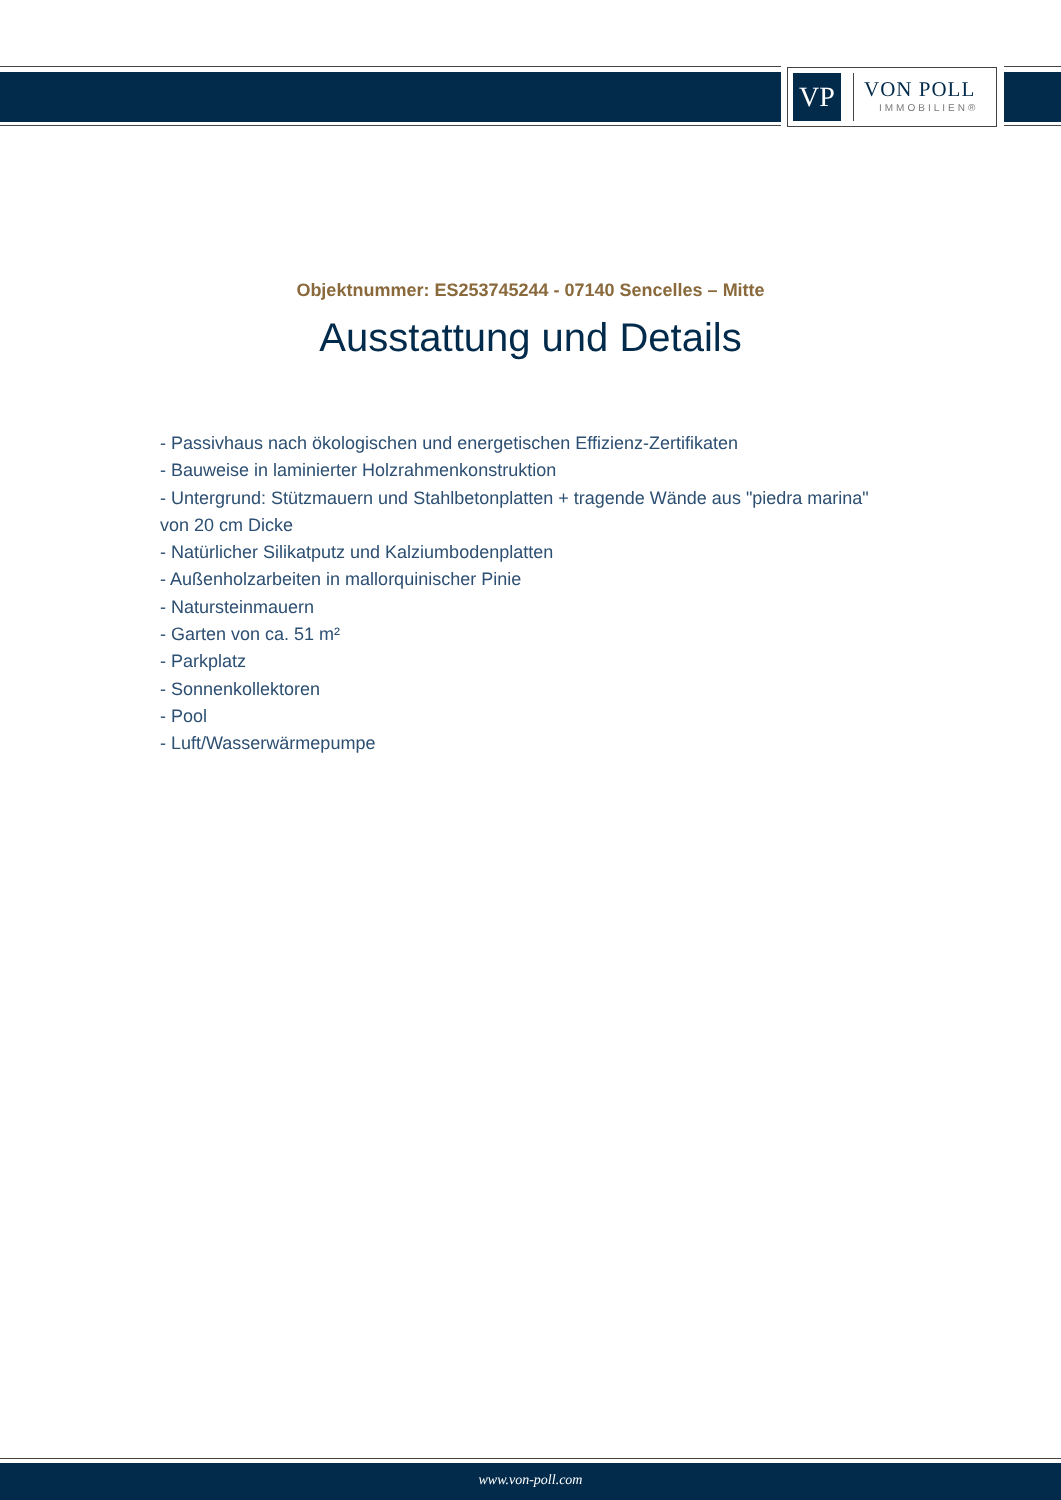VP
VON POLL
IMMOBILIEN®
Objektnummer: ES253745244 - 07140 Sencelles – Mitte
Ausstattung und Details
- Passivhaus nach ökologischen und energetischen Effizienz-Zertifikaten
- Bauweise in laminierter Holzrahmenkonstruktion
- Untergrund: Stützmauern und Stahlbetonplatten + tragende Wände aus "piedra marina" von 20 cm Dicke
- Natürlicher Silikatputz und Kalziumbodenplatten
- Außenholzarbeiten in mallorquinischer Pinie
- Natursteinmauern
- Garten von ca. 51 m²
- Parkplatz
- Sonnenkollektoren
- Pool
- Luft/Wasserwärmepumpe
www.von-poll.com